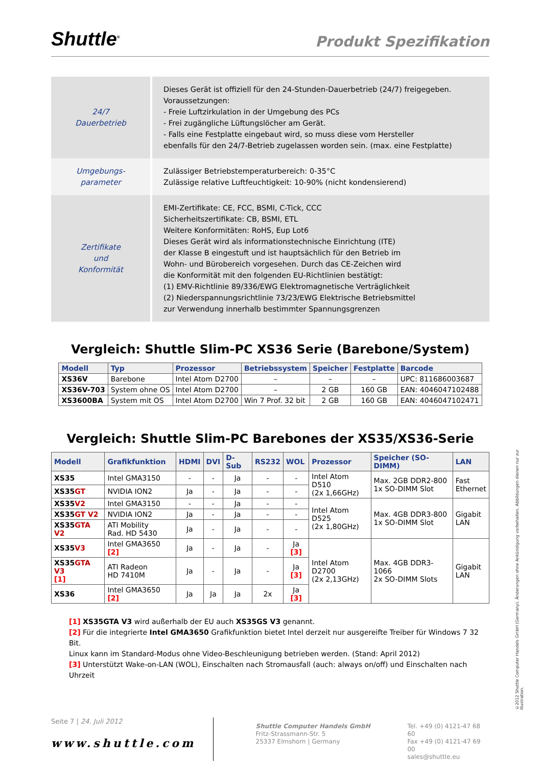Shuttle<sup>®</sup>
Produkt Spezifikation
| 24/7 Dauerbetrieb | Dieses Gerät ist offiziell für den 24-Stunden-Dauerbetrieb (24/7) freigegeben. Voraussetzungen: - Freie Luftzirkulation in der Umgebung des PCs - Frei zugängliche Lüftungslöcher am Gerät. - Falls eine Festplatte eingebaut wird, so muss diese vom Hersteller ebenfalls für den 24/7-Betrieb zugelassen worden sein. (max. eine Festplatte) |
| Umgebungs- parameter | Zulässiger Betriebstemperaturbereich: 0-35°C Zulässige relative Luftfeuchtigkeit: 10-90% (nicht kondensierend) |
| Zertifikate und Konformität | EMI-Zertifikate: CE, FCC, BSMI, C-Tick, CCC Sicherheitszertifikate: CB, BSMI, ETL Weitere Konformitäten: RoHS, Eup Lot6 Dieses Gerät wird als informationstechnische Einrichtung (ITE) der Klasse B eingestuft und ist hauptsächlich für den Betrieb im Wohn- und Bürobereich vorgesehen. Durch das CE-Zeichen wird die Konformität mit den folgenden EU-Richtlinien bestätigt: (1) EMV-Richtlinie 89/336/EWG Elektromagnetische Verträglichkeit (2) Niederspannungsrichtlinie 73/23/EWG Elektrische Betriebsmittel zur Verwendung innerhalb bestimmter Spannungsgrenzen |
Vergleich: Shuttle Slim-PC XS36 Serie (Barebone/System)
| Modell | Typ | Prozessor | Betriebssystem | Speicher | Festplatte | Barcode |
| --- | --- | --- | --- | --- | --- | --- |
| XS36V | Barebone | Intel Atom D2700 | – | – | – | UPC: 811686003687 |
| XS36V-703 | System ohne OS | Intel Atom D2700 | – | 2 GB | 160 GB | EAN: 4046047102488 |
| XS3600BA | System mit OS | Intel Atom D2700 | Win 7 Prof. 32 bit | 2 GB | 160 GB | EAN: 4046047102471 |
Vergleich: Shuttle Slim-PC Barebones der XS35/XS36-Serie
| Modell | Grafikfunktion | HDMI | DVI | D-Sub | RS232 | WOL | Prozessor | Speicher (SO-DIMM) | LAN |
| --- | --- | --- | --- | --- | --- | --- | --- | --- | --- |
| XS35 | Intel GMA3150 | - | - | Ja | - | - | Intel Atom D510 (2x 1,66GHz) | Max. 2GB DDR2-800 1x SO-DIMM Slot | Fast Ethernet |
| XS35 GT | NVIDIA ION2 | Ja | - | Ja | - | - | | | |
| XS35 V2 | Intel GMA3150 | - | - | Ja | - | - | Intel Atom D525 (2x 1,80GHz) | Max. 4GB DDR3-800 1x SO-DIMM Slot | Gigabit LAN |
| XS35 GT V2 | NVIDIA ION2 | Ja | - | Ja | - | - | | | |
| XS35 GTA V2 | ATI Mobility Rad. HD 5430 | Ja | - | Ja | - | - | | | |
| XS35 V3 | Intel GMA3650 [2] | Ja | - | Ja | - | Ja [3] | Intel Atom D2700 (2x 2,13GHz) | Max. 4GB DDR3-1066 2x SO-DIMM Slots | Gigabit LAN |
| XS35 GTA V3 [1] | ATI Radeon HD 7410M | Ja | - | Ja | - | Ja [3] | | | |
| XS36 | Intel GMA3650 [2] | Ja | Ja | Ja | 2x | Ja [3] | | | |
[1] XS35GTA V3 wird außerhalb der EU auch XS35GS V3 genannt.
[2] Für die integrierte Intel GMA3650 Grafikfunktion bietet Intel derzeit nur ausgereifte Treiber für Windows 7 32 Bit.
Linux kann im Standard-Modus ohne Video-Beschleunigung betrieben werden. (Stand: April 2012)
[3] Unterstützt Wake-on-LAN (WOL), Einschalten nach Stromausfall (auch: always on/off) und Einschalten nach Uhrzeit
Seite 7 | 24. Juli 2012
www.shuttle.com
Shuttle Computer Handels GmbH
Fritz-Strassmann-Str. 5
25337 Elmshorn | Germany
Tel. +49 (0) 4121-47 68 60
Fax +49 (0) 4121-47 69 00
sales@shuttle.eu
©2012 Shuttle Computer Handels GmbH (Germany). Änderungen ohne Ankündigung vorbehalten. Abbildungen dienen nur zur Illustration.